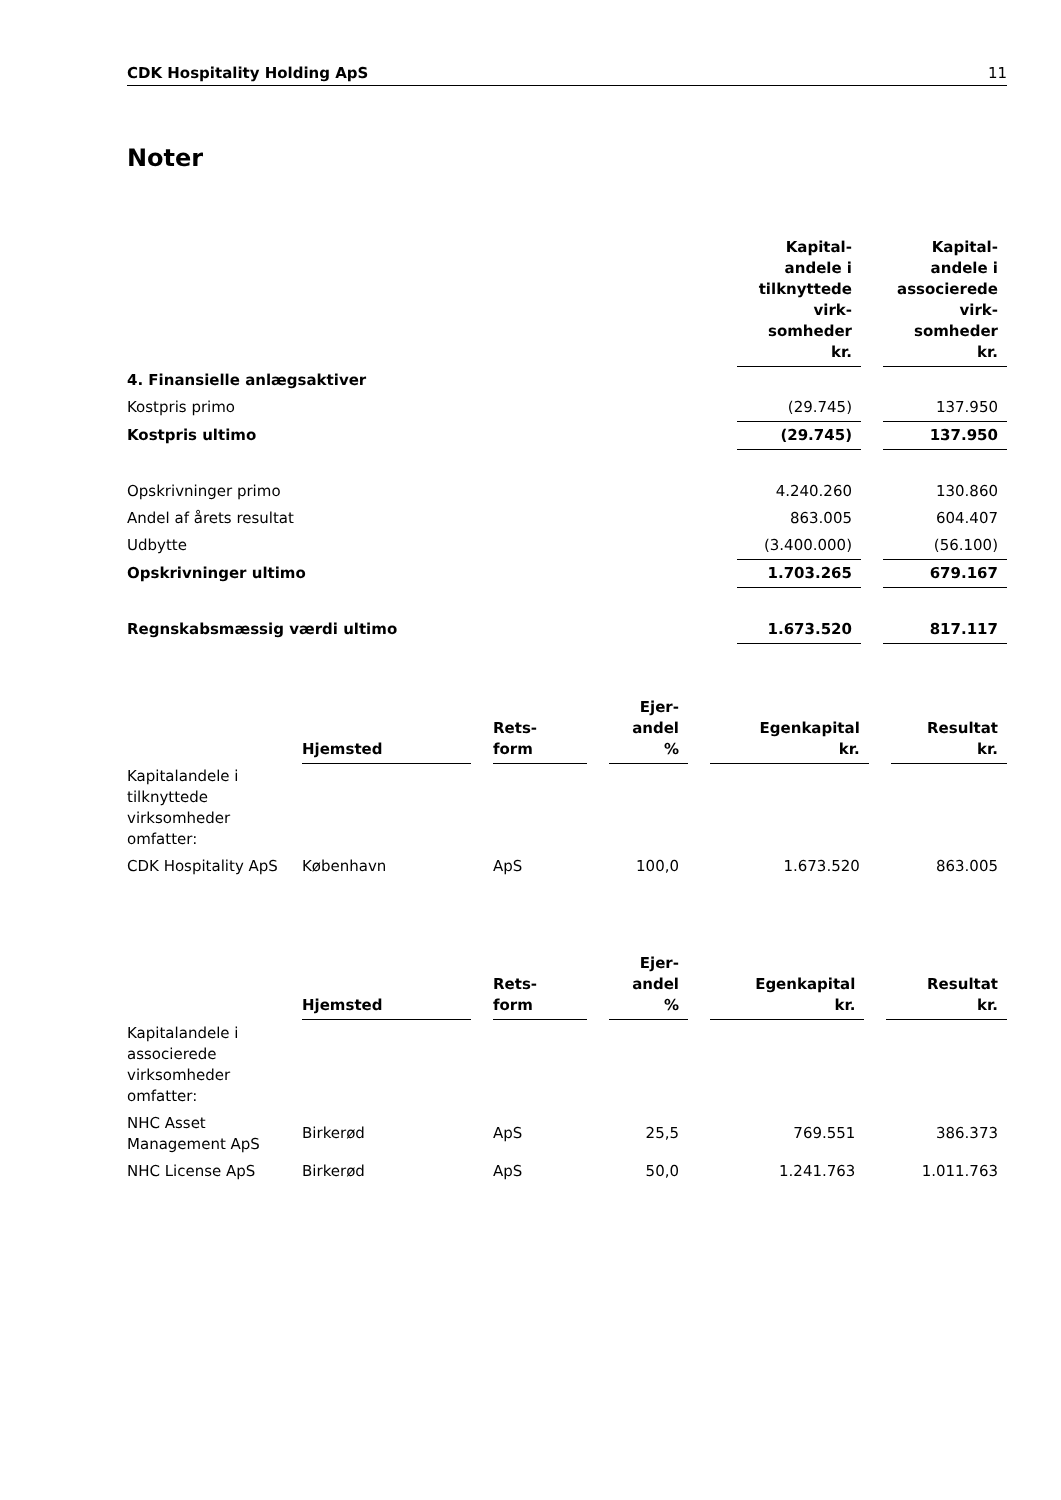CDK Hospitality Holding ApS 11
Noter
| | Kapital- andele i tilknyttede virk- somheder kr. | | Kapital- andele i associerede virk- somheder kr. |
| 4. Finansielle anlægsaktiver | | | |
| Kostpris primo | (29.745) | | 137.950 |
| Kostpris ultimo | (29.745) | | 137.950 |
| Opskrivninger primo | 4.240.260 | | 130.860 |
| Andel af årets resultat | 863.005 | | 604.407 |
| Udbytte | (3.400.000) | | (56.100) |
| Opskrivninger ultimo | 1.703.265 | | 679.167 |
| Regnskabsmæssig værdi ultimo | 1.673.520 | | 817.117 |
| | Hjemsted | | Rets- form | | Ejer- andel % | | Egenkapital kr. | | Resultat kr. |
| Kapitalandele i tilknyttede virksomheder omfatter: | | | | | | | | | |
| CDK Hospitality ApS | København | | ApS | | 100,0 | | 1.673.520 | | 863.005 |
| | Hjemsted | | Rets- form | | Ejer- andel % | | Egenkapital kr. | | Resultat kr. |
| Kapitalandele i associerede virksomheder omfatter: | | | | | | | | | |
| NHC Asset Management ApS | Birkerød | | ApS | | 25,5 | | 769.551 | | 386.373 |
| NHC License ApS | Birkerød | | ApS | | 50,0 | | 1.241.763 | | 1.011.763 |